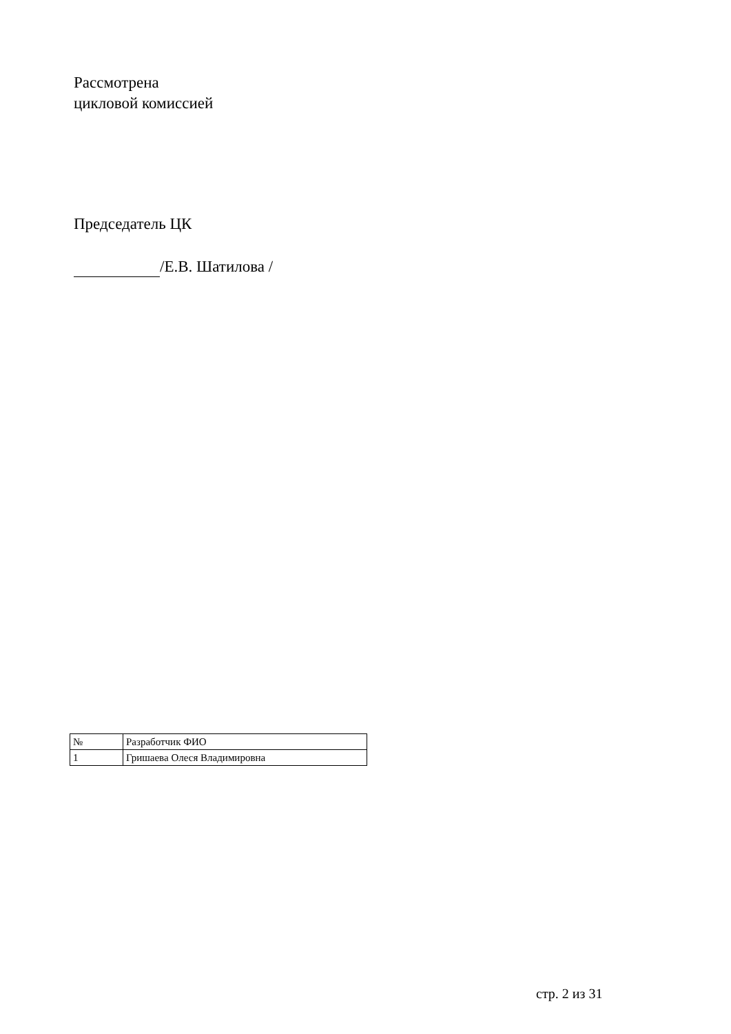Рассмотрена
цикловой комиссией
Председатель ЦК
/Е.В. Шатилова /
| № | Разработчик ФИО |
| 1 | Гришаева Олеся Владимировна |
стр. 2 из 31